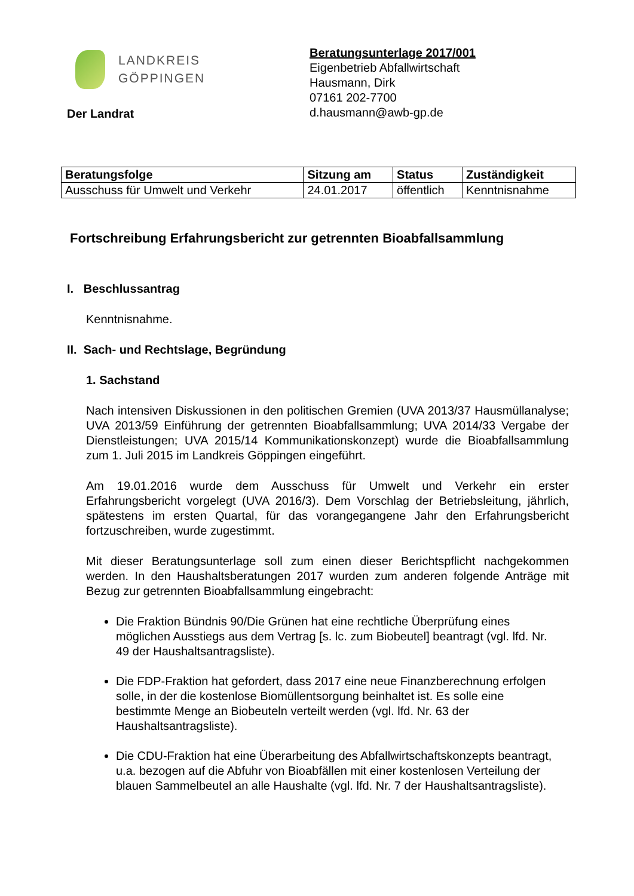LANDKREIS
GÖPPINGEN
Der Landrat
Beratungsunterlage 2017/001
Eigenbetrieb Abfallwirtschaft
Hausmann, Dirk
07161 202-7700
d.hausmann@awb-gp.de
| Beratungsfolge | Sitzung am | Status | Zuständigkeit |
| --- | --- | --- | --- |
| Ausschuss für Umwelt und Verkehr | 24.01.2017 | öffentlich | Kenntnisnahme |
Fortschreibung Erfahrungsbericht zur getrennten Bioabfallsammlung
I. Beschlussantrag
Kenntnisnahme.
II. Sach- und Rechtslage, Begründung
1. Sachstand
Nach intensiven Diskussionen in den politischen Gremien (UVA 2013/37 Hausmüllanalyse; UVA 2013/59 Einführung der getrennten Bioabfallsammlung; UVA 2014/33 Vergabe der Dienstleistungen; UVA 2015/14 Kommunikationskonzept) wurde die Bioabfallsammlung zum 1. Juli 2015 im Landkreis Göppingen eingeführt.
Am 19.01.2016 wurde dem Ausschuss für Umwelt und Verkehr ein erster Erfahrungsbericht vorgelegt (UVA 2016/3). Dem Vorschlag der Betriebsleitung, jährlich, spätestens im ersten Quartal, für das vorangegangene Jahr den Erfahrungsbericht fortzuschreiben, wurde zugestimmt.
Mit dieser Beratungsunterlage soll zum einen dieser Berichtspflicht nachgekommen werden. In den Haushaltsberatungen 2017 wurden zum anderen folgende Anträge mit Bezug zur getrennten Bioabfallsammlung eingebracht:
Die Fraktion Bündnis 90/Die Grünen hat eine rechtliche Überprüfung eines möglichen Ausstiegs aus dem Vertrag [s. lc. zum Biobeutel] beantragt (vgl. lfd. Nr. 49 der Haushaltsantragsliste).
Die FDP-Fraktion hat gefordert, dass 2017 eine neue Finanzberechnung erfolgen solle, in der die kostenlose Biomüllentsorgung beinhaltet ist. Es solle eine bestimmte Menge an Biobeuteln verteilt werden (vgl. lfd. Nr. 63 der Haushaltsantragsliste).
Die CDU-Fraktion hat eine Überarbeitung des Abfallwirtschaftskonzepts beantragt, u.a. bezogen auf die Abfuhr von Bioabfällen mit einer kostenlosen Verteilung der blauen Sammelbeutel an alle Haushalte (vgl. lfd. Nr. 7 der Haushaltsantragsliste).